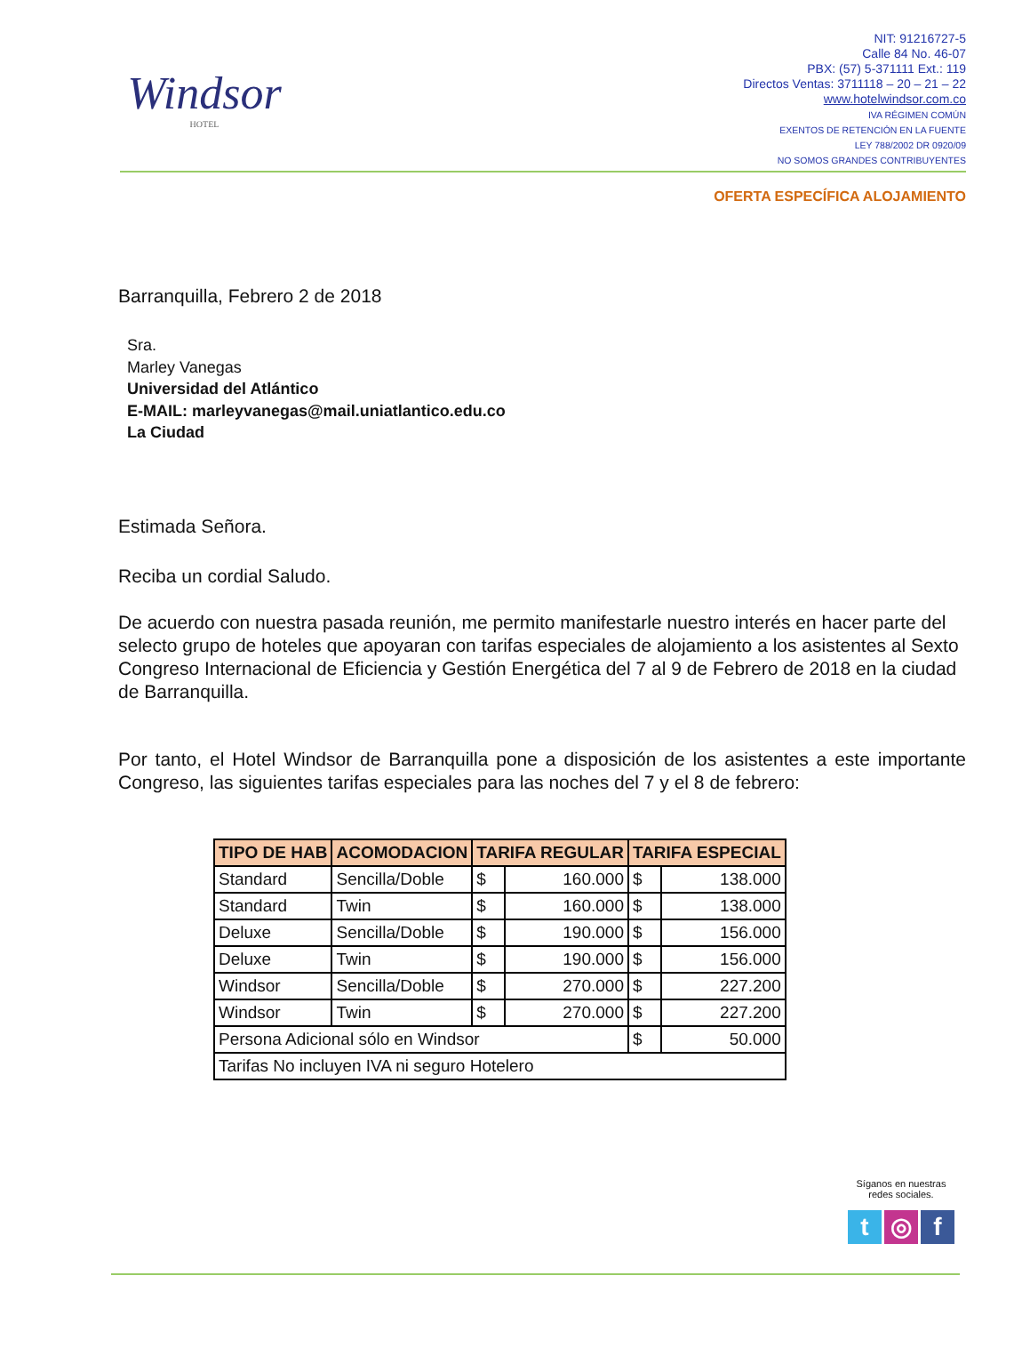Windsor
HOTEL
NIT: 91216727-5
Calle 84 No. 46-07
PBX: (57) 5-371111 Ext.: 119
Directos Ventas: 3711118 – 20 – 21 – 22
www.hotelwindsor.com.co
IVA RÉGIMEN COMÚN
EXENTOS DE RETENCIÓN EN LA FUENTE
LEY 788/2002 DR 0920/09
NO SOMOS GRANDES CONTRIBUYENTES
OFERTA ESPECÍFICA ALOJAMIENTO
Barranquilla, Febrero 2 de 2018
Sra.
Marley Vanegas
Universidad del Atlántico
E-MAIL: marleyvanegas@mail.uniatlantico.edu.co
La Ciudad
Estimada Señora.
Reciba un cordial Saludo.
De acuerdo con nuestra pasada reunión, me permito manifestarle nuestro interés en hacer parte del selecto grupo de hoteles que apoyaran con tarifas especiales de alojamiento a los asistentes al Sexto Congreso Internacional de Eficiencia y Gestión Energética del 7 al 9 de Febrero de 2018 en la ciudad de Barranquilla.
Por tanto, el Hotel Windsor de Barranquilla pone a disposición de los asistentes a este importante Congreso, las siguientes tarifas especiales para las noches del 7 y el 8 de febrero:
| TIPO DE HAB | ACOMODACION | TARIFA REGULAR | | TARIFA ESPECIAL | |
| --- | --- | --- | --- | --- | --- |
| Standard | Sencilla/Doble | $ | 160.000 | $ | 138.000 |
| Standard | Twin | $ | 160.000 | $ | 138.000 |
| Deluxe | Sencilla/Doble | $ | 190.000 | $ | 156.000 |
| Deluxe | Twin | $ | 190.000 | $ | 156.000 |
| Windsor | Sencilla/Doble | $ | 270.000 | $ | 227.200 |
| Windsor | Twin | $ | 270.000 | $ | 227.200 |
| Persona Adicional sólo en Windsor | | | | $ | 50.000 |
| Tarifas No incluyen IVA ni seguro Hotelero | | | | | |
Síganos en nuestras
redes sociales.
t ◎ f